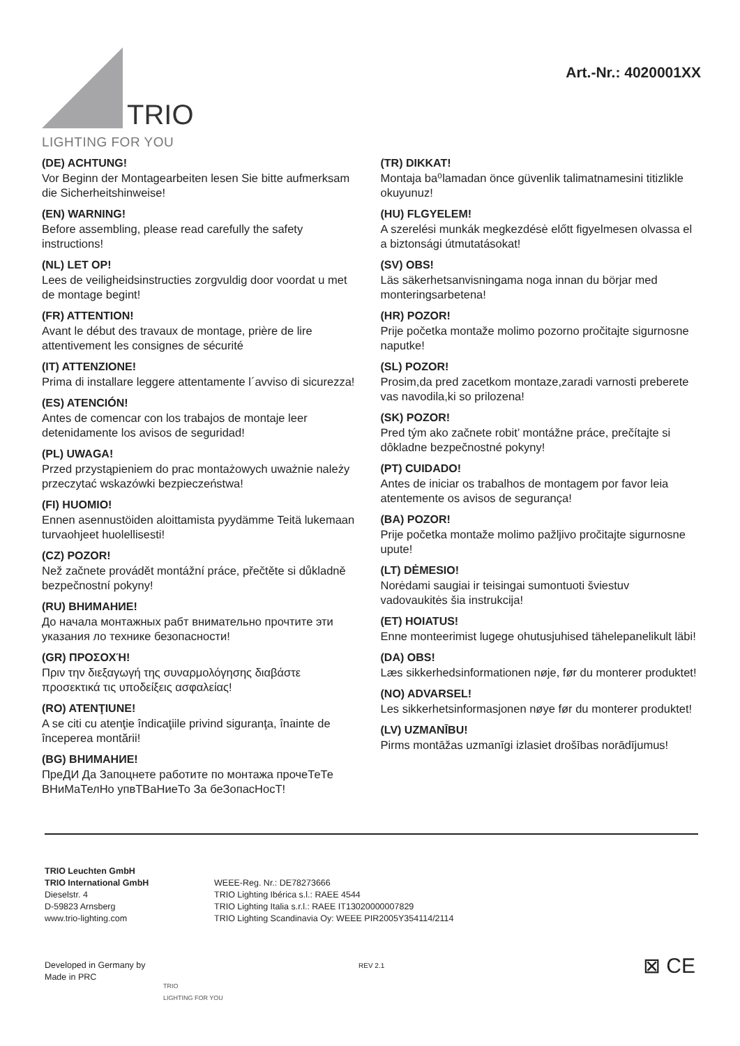TRIO
LIGHTING FOR YOU
Art.-Nr.: 4020001XX
(DE) ACHTUNG!
Vor Beginn der Montagearbeiten lesen Sie bitte aufmerksam die Sicherheitshinweise!
(EN) WARNING!
Before assembling, please read carefully the safety instructions!
(NL) LET OP!
Lees de veiligheidsinstructies zorgvuldig door voordat u met de montage begint!
(FR) ATTENTION!
Avant le début des travaux de montage, prière de lire attentivement les consignes de sécurité
(IT) ATTENZIONE!
Prima di installare leggere attentamente l´avviso di sicurezza!
(ES) ATENCIÓN!
Antes de comencar con los trabajos de montaje leer detenidamente los avisos de seguridad!
(PL) UWAGA!
Przed przystąpieniem do prac montażowych uważnie należy przeczytać wskazówki bezpieczeństwa!
(FI) HUOMIO!
Ennen asennustöiden aloittamista pyydämme Teitä lukemaan turvaohjeet huolellisesti!
(CZ) POZOR!
Než začnete provádět montážní práce, přečtěte si důkladně bezpečnostní pokyny!
(RU) ВНИМАНИЕ!
До начала монтажных рабт внимательно прочтите эти указания ло технике безопасности!
(GR) ΠΡΟΣΟΧΉ!
Πριν την διεξαγωγή της συναρμολόγησης διαβάστε προσεκτικά τις υποδείξεις ασφαλείας!
(RO) ATENŢIUNE!
A se citi cu atenţie îndicaţiile privind siguranţa, înainte de începerea montării!
(BG) ВНИМАНИЕ!
ПреДИ Да Запоцнете работите по монтажа прочеТеТе ВНиМаТелНо упвТВаНиеТо За беЗопасНосТ!
(TR) DIKKAT!
Montaja ba⁰lamadan önce güvenlik talimatnamesini titizlikle okuyunuz!
(HU) FLGYELEM!
A szerelési munkák megkezdésė előtt figyelmesen olvassa el a biztonsági útmutatásokat!
(SV) OBS!
Läs säkerhetsanvisningama noga innan du börjar med monteringsarbetena!
(HR) POZOR!
Prije početka montaže molimo pozorno pročitajte sigurnosne naputke!
(SL) POZOR!
Prosim,da pred zacetkom montaze,zaradi varnosti preberete vas navodila,ki so prilozena!
(SK) POZOR!
Pred tým ako začnete robit’ montážne práce, prečítajte si dôkladne bezpečnostné pokyny!
(PT) CUIDADO!
Antes de iniciar os trabalhos de montagem por favor leia atentemente os avisos de segurança!
(BA) POZOR!
Prije početka montaže molimo pažljivo pročitajte sigurnosne upute!
(LT) DĖMESIO!
Norėdami saugiai ir teisingai sumontuoti šviestuv vadovaukitės šia instrukcija!
(ET) HOIATUS!
Enne monteerimist lugege ohutusjuhised tähelepanelikult läbi!
(DA) OBS!
Læs sikkerhedsinformationen nøje, før du monterer produktet!
(NO) ADVARSEL!
Les sikkerhetsinformasjonen nøye før du monterer produktet!
(LV) UZMANĪBU!
Pirms montāžas uzmanīgi izlasiet drošības norādījumus!
TRIO Leuchten GmbH
TRIO International GmbH
Dieselstr. 4
D-59823 Arnsberg
www.trio-lighting.com
WEEE-Reg. Nr.: DE78273666
TRIO Lighting Ibérica s.l.: RAEE 4544
TRIO Lighting Italia s.r.l.: RAEE IT13020000007829
TRIO Lighting Scandinavia Oy: WEEE PIR2005Y354114/2114
Developed in Germany by
Made in PRC
TRIO
LIGHTING FOR YOU
REV 2.1
⊠ CE